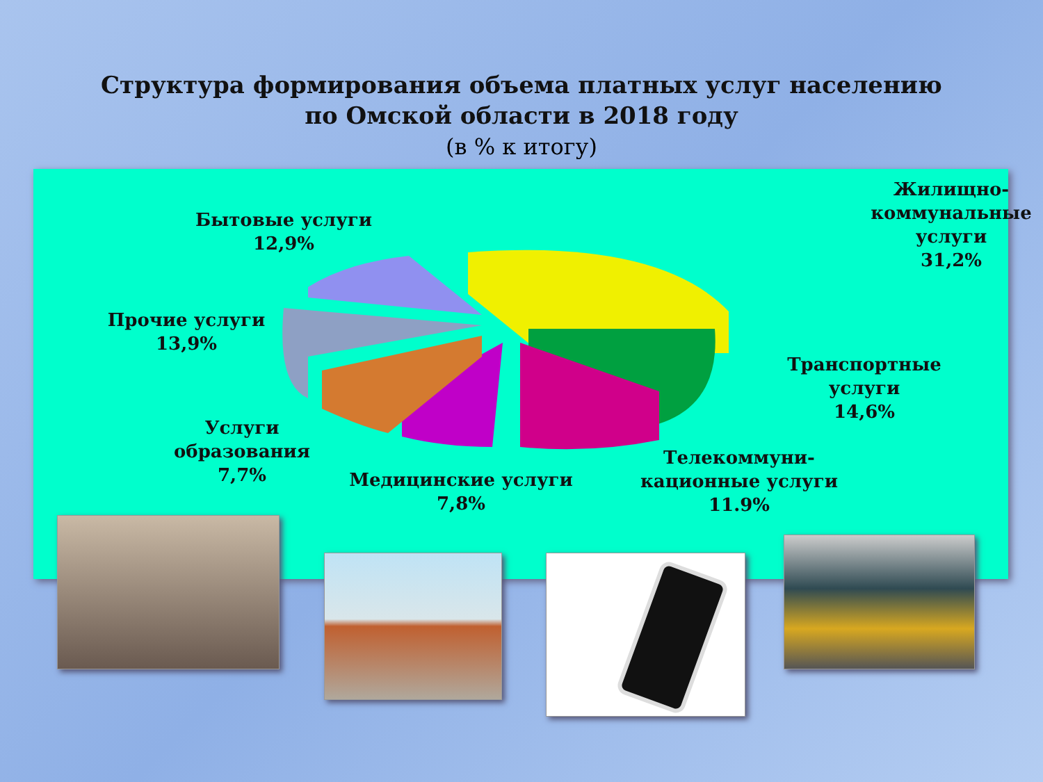Структура формирования объема платных услуг населению
по Омской области в 2018 году
(в % к итогу)
Жилищно-коммунальные услуги
31,2%
Бытовые услуги
12,9%
Прочие услуги
13,9%
Транспортные услуги
14,6%
Услуги образования
7,7%
Медицинские услуги
7,8%
Телекоммуни-кационные услуги
11.9%